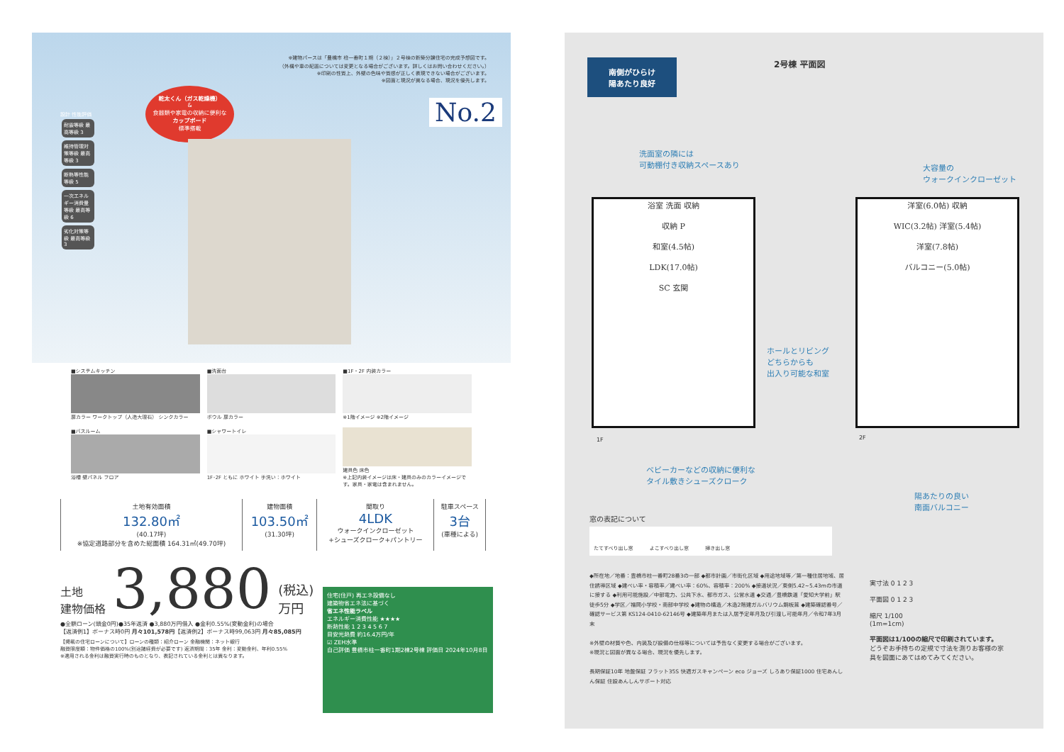※建物パースは「豊橋市 柱一番町１期（２棟）」２号棟の新築分譲住宅の完成予想図です。
（外構や車の配置については変更となる場合がございます。詳しくはお問い合わせください。）
※印刷の性質上、外壁の色味や質感が正しく表現できない場合がございます。
※図面と現況が異なる場合、現況を優先します。
乾太くん（ガス乾燥機）
&
食器類や家電の収納に便利な
カップボード
標準搭載
No.2
設計 性能評価
耐震等級 最高等級 3 維持管理対策等級 最高等級 3 断熱等性能等級 5 一次エネルギー消費量等級 最高等級 6 劣化対策等級 最高等級 3
■システムキッチン
扉カラー ワークトップ（人造大理石） シンクカラー
■洗面台
ボウル 扉カラー
■1F・2F 内装カラー
※1階イメージ ※2階イメージ
■バスルーム
浴槽 壁パネル フロア
■シャワートイレ
1F･2F ともに ホワイト 手洗い：ホワイト
建具色 床色
※上記内装イメージは床・建具のみのカラーイメージです。家具・家電は含まれません。
| 土地有効面積 132.80㎡ (40.17坪) ※協定道路部分を含めた総面積 164.31㎡(49.70坪) | 建物面積 103.50㎡ (31.30坪) | 間取り 4LDK ウォークインクローゼット +シューズクローク+パントリー | 駐車スペース 3台 (車種による) |
土地
建物価格
3,880
(税込)
万円
●全額ローン(頭金0円)●35年返済 ●3,880万円借入 ●金利0.55%(変動金利)の場合
【返済例1】ボーナス時0円 月々101,578円【返済例2】ボーナス時99,063円 月々85,085円
【掲載の住宅ローンについて】ローンの種類：紹介ローン 金融機関：ネット銀行
融資限度額：物件価格の100%(別途諸経費が必要です) 返済期間：35年 金利：変動金利、年利0.55%
※適用される金利は融資実行時のものとなり、表記されている金利とは異なります。
住宅(住戸) 再エネ設備なし
建築物省エネ法に基づく
省エネ性能ラベル
エネルギー消費性能 ★★★★
断熱性能 1 2 3 4 5 6 7
目安光熱費 約16.4万円/年
☑ ZEH水準
自己評価 豊橋市柱一番町1期2棟2号棟 評価日 2024年10月8日
南側がひらけ
陽あたり良好
2号棟 平面図
洗面室の隣には
可動棚付き収納スペースあり
大容量の
ウォークインクローゼット
ホールとリビング
どちらからも
出入り可能な和室
ベビーカーなどの収納に便利な
タイル敷きシューズクローク
陽あたりの良い
南面バルコニー
浴室 洗面 収納
収納 P
和室(4.5帖)
LDK(17.0帖)
SC 玄関
1F
洋室(6.0帖) 収納
WIC(3.2帖) 洋室(5.4帖)
洋室(7.8帖)
バルコニー(5.0帖)
2F
窓の表記について
たてすべり出し窓 　　　よこすべり出し窓 　　　掃き出し窓
◆所在地／地番：豊橋市柱一番町28番3の一部 ◆都市計画／市街化区域 ◆用途地域等／第一種住居地域、居住誘導区域 ◆建ぺい率・容積率／建ぺい率：60%、容積率：200% ◆接道状況／東側5.42~5.43mの市道に接する ◆利用可能施設／中部電力、公共下水、都市ガス、公営水道 ◆交通／豊橋鉄道「愛知大学前」駅 徒歩5分 ◆学区／福岡小学校・南部中学校 ◆建物の構造／木造2階建ガルバリウム鋼板葺 ◆建築確認番号／確認サービス第 KS124-0410-62146号 ◆建築年月または入居予定年月及び引渡し可能年月／令和7年3月末
※外壁の材質や色、内装及び設備の仕様等については予告なく変更する場合がございます。
※現況と図面が異なる場合、現況を優先します。
長期保証10年 地盤保証 フラット35S 快適ガスキャンペーン eco ジョーズ しろあり保証1000 住宅あんしん保証 住設あんしんサポート対応
実寸法 0 1 2 3
平面図 0 1 2 3
縮尺 1/100
(1m=1cm)
平面図は1/100の縮尺で印刷されています。
どうぞお手持ちの定規で寸法を測りお客様の家具を図面にあてはめてみてください。